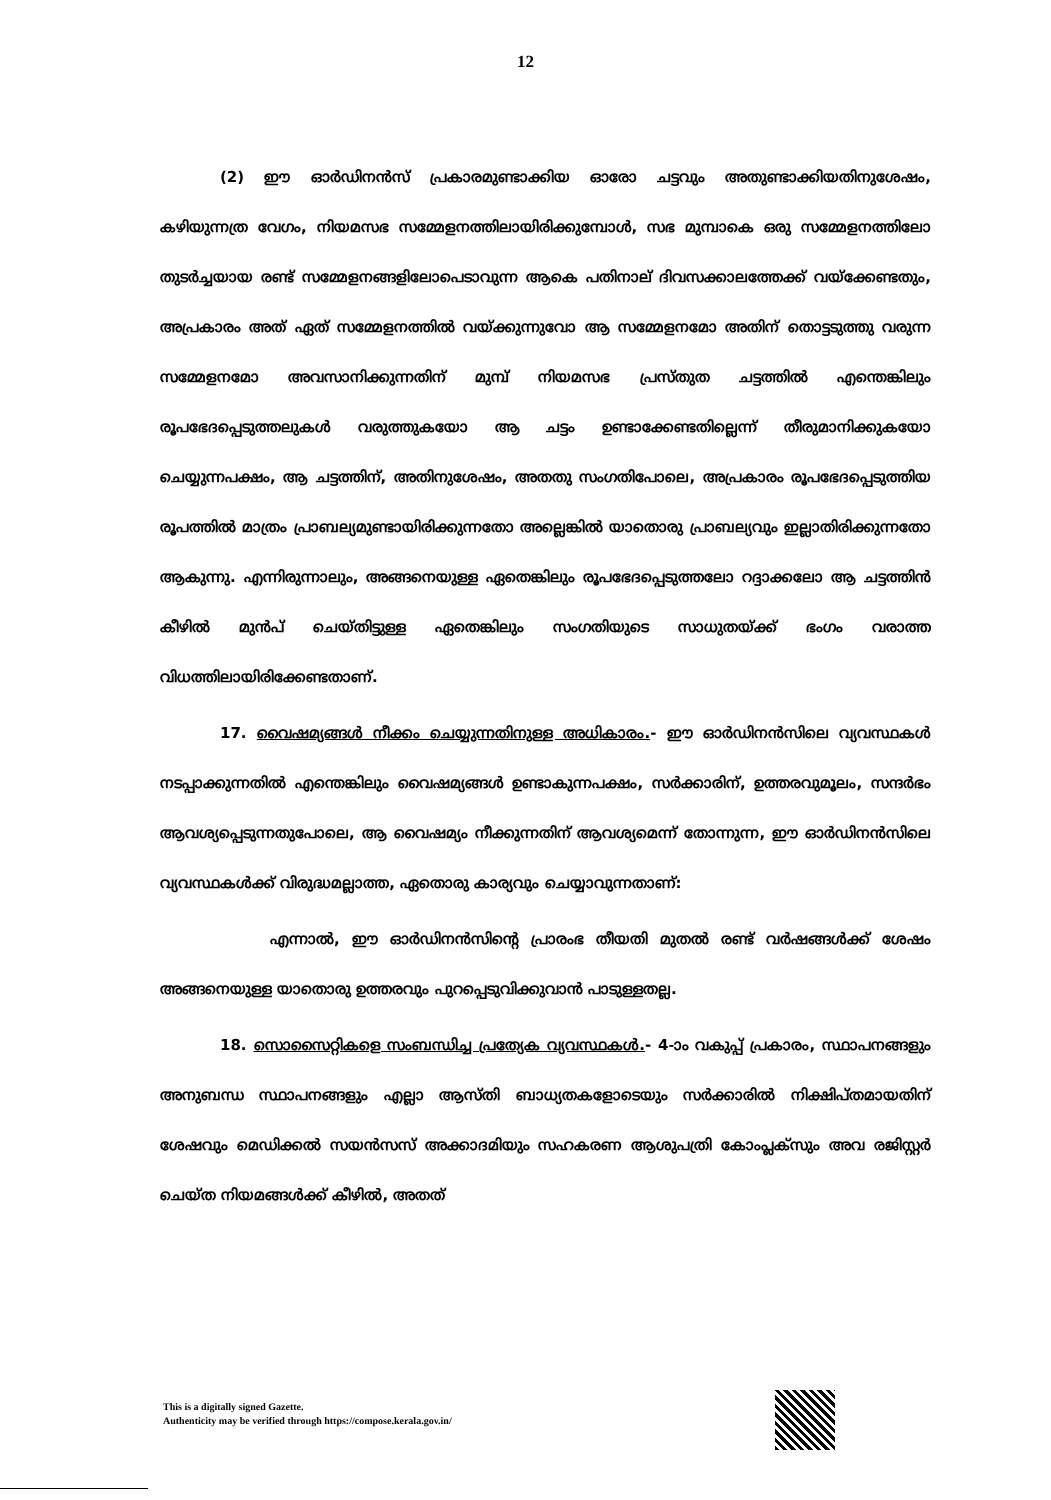12
(2) ഈ ഓർഡിനൻസ് പ്രകാരമുണ്ടാക്കിയ ഓരോ ചട്ടവും അതുണ്ടാക്കിയതിനുശേഷം, കഴിയുന്നത്ര വേഗം, നിയമസഭ സമ്മേളനത്തിലായിരിക്കുമ്പോൾ, സഭ മുമ്പാകെ ഒരു സമ്മേളനത്തിലോ തുടർച്ചയായ രണ്ട് സമ്മേളനങ്ങളിലോപെടാവുന്ന ആകെ പതിനാല് ദിവസക്കാലത്തേക്ക് വയ്ക്കേണ്ടതും, അപ്രകാരം അത് ഏത് സമ്മേളനത്തിൽ വയ്ക്കുന്നുവോ ആ സമ്മേളനമോ അതിന് തൊട്ടടുത്തു വരുന്ന സമ്മേളനമോ അവസാനിക്കുന്നതിന് മുമ്പ് നിയമസഭ പ്രസ്തുത ചട്ടത്തിൽ എന്തെങ്കിലും രൂപഭേദപ്പെടുത്തലുകൾ വരുത്തുകയോ ആ ചട്ടം ഉണ്ടാക്കേണ്ടതില്ലെന്ന് തീരുമാനിക്കുകയോ ചെയ്യുന്നപക്ഷം, ആ ചട്ടത്തിന്, അതിനുശേഷം, അതതു സംഗതിപോലെ, അപ്രകാരം രൂപഭേദപ്പെടുത്തിയ രൂപത്തിൽ മാത്രം പ്രാബല്യമുണ്ടായിരിക്കുന്നതോ അല്ലെങ്കിൽ യാതൊരു പ്രാബല്യവും ഇല്ലാതിരിക്കുന്നതോ ആകുന്നു. എന്നിരുന്നാലും, അങ്ങനെയുള്ള ഏതെങ്കിലും രൂപഭേദപ്പെടുത്തലോ റദ്ദാക്കലോ ആ ചട്ടത്തിൻ കീഴിൽ മുൻപ് ചെയ്തിട്ടുള്ള ഏതെങ്കിലും സംഗതിയുടെ സാധുതയ്ക്ക് ഭംഗം വരാത്ത വിധത്തിലായിരിക്കേണ്ടതാണ്.
17. വൈഷമ്യങ്ങൾ നീക്കം ചെയ്യുന്നതിനുള്ള അധികാരം.- ഈ ഓർഡിനൻസിലെ വ്യവസ്ഥകൾ നടപ്പാക്കുന്നതിൽ എന്തെങ്കിലും വൈഷമ്യങ്ങൾ ഉണ്ടാകുന്നപക്ഷം, സർക്കാരിന്, ഉത്തരവുമൂലം, സന്ദർഭം ആവശ്യപ്പെടുന്നതുപോലെ, ആ വൈഷമ്യം നീക്കുന്നതിന് ആവശ്യമെന്ന് തോന്നുന്ന, ഈ ഓർഡിനൻസിലെ വ്യവസ്ഥകൾക്ക് വിരുദ്ധമല്ലാത്ത, ഏതൊരു കാര്യവും ചെയ്യാവുന്നതാണ്:
എന്നാൽ, ഈ ഓർഡിനൻസിന്റെ പ്രാരംഭ തീയതി മുതൽ രണ്ട് വർഷങ്ങൾക്ക് ശേഷം അങ്ങനെയുള്ള യാതൊരു ഉത്തരവും പുറപ്പെടുവിക്കുവാൻ പാടുള്ളതല്ല.
18. സൊസൈറ്റികളെ സംബന്ധിച്ച പ്രത്യേക വ്യവസ്ഥകൾ.- 4-ാം വകുപ്പ് പ്രകാരം, സ്ഥാപനങ്ങളും അനുബന്ധ സ്ഥാപനങ്ങളും എല്ലാ ആസ്തി ബാധ്യതകളോടെയും സർക്കാരിൽ നിക്ഷിപ്തമായതിന് ശേഷവും മെഡിക്കൽ സയൻസസ് അക്കാദമിയും സഹകരണ ആശുപത്രി കോംപ്ലക്സും അവ രജിസ്റ്റർ ചെയ്ത നിയമങ്ങൾക്ക് കീഴിൽ, അതത്
This is a digitally signed Gazette.
Authenticity may be verified through https://compose.kerala.gov.in/